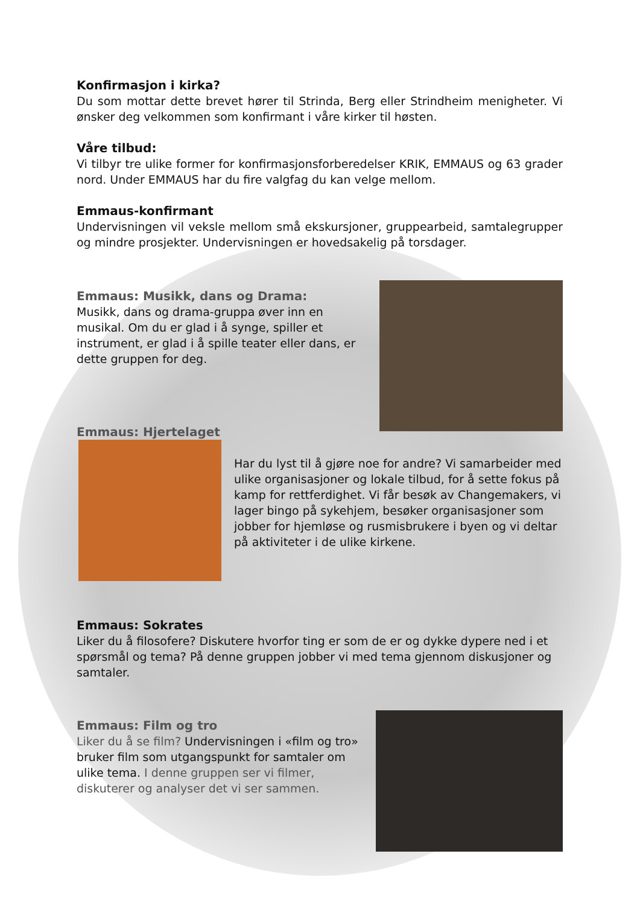Konfirmasjon i kirka?
Du som mottar dette brevet hører til Strinda, Berg eller Strindheim menigheter. Vi ønsker deg velkommen som konfirmant i våre kirker til høsten.
Våre tilbud:
Vi tilbyr tre ulike former for konfirmasjonsforberedelser KRIK, EMMAUS og 63 grader nord. Under EMMAUS har du fire valgfag du kan velge mellom.
Emmaus-konfirmant
Undervisningen vil veksle mellom små ekskursjoner, gruppearbeid, samtalegrupper og mindre prosjekter. Undervisningen er hovedsakelig på torsdager.
Emmaus: Musikk, dans og Drama:
Musikk, dans og drama-gruppa øver inn en musikal. Om du er glad i å synge, spiller et instrument, er glad i å spille teater eller dans, er dette gruppen for deg.
Emmaus: Hjertelaget
Har du lyst til å gjøre noe for andre? Vi samarbeider med ulike organisasjoner og lokale tilbud, for å sette fokus på kamp for rettferdighet. Vi får besøk av Changemakers, vi lager bingo på sykehjem, besøker organisasjoner som jobber for hjemløse og rusmisbrukere i byen og vi deltar på aktiviteter i de ulike kirkene.
Emmaus: Sokrates
Liker du å filosofere? Diskutere hvorfor ting er som de er og dykke dypere ned i et spørsmål og tema? På denne gruppen jobber vi med tema gjennom diskusjoner og samtaler.
Emmaus: Film og tro
Liker du å se film? Undervisningen i «film og tro» bruker film som utgangspunkt for samtaler om ulike tema. I denne gruppen ser vi filmer, diskuterer og analyser det vi ser sammen.